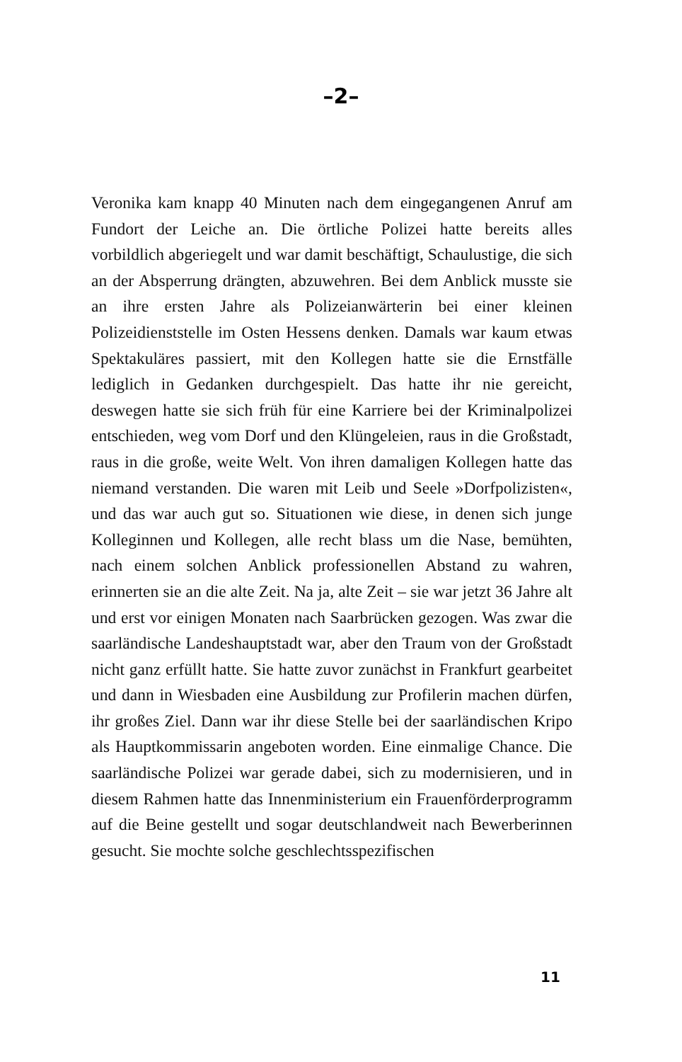–2–
Veronika kam knapp 40 Minuten nach dem eingegangenen Anruf am Fundort der Leiche an. Die örtliche Polizei hatte bereits alles vorbildlich abgeriegelt und war damit beschäftigt, Schaulustige, die sich an der Absperrung drängten, abzuwehren. Bei dem Anblick musste sie an ihre ersten Jahre als Polizeianwärterin bei einer kleinen Polizeidienststelle im Osten Hessens denken. Damals war kaum etwas Spektakuläres passiert, mit den Kollegen hatte sie die Ernstfälle lediglich in Gedanken durchgespielt. Das hatte ihr nie gereicht, deswegen hatte sie sich früh für eine Karriere bei der Kriminalpolizei entschieden, weg vom Dorf und den Klüngeleien, raus in die Großstadt, raus in die große, weite Welt. Von ihren damaligen Kollegen hatte das niemand verstanden. Die waren mit Leib und Seele »Dorfpolizisten«, und das war auch gut so. Situationen wie diese, in denen sich junge Kolleginnen und Kollegen, alle recht blass um die Nase, bemühten, nach einem solchen Anblick professionellen Abstand zu wahren, erinnerten sie an die alte Zeit. Na ja, alte Zeit – sie war jetzt 36 Jahre alt und erst vor einigen Monaten nach Saarbrücken gezogen. Was zwar die saarländische Landeshauptstadt war, aber den Traum von der Großstadt nicht ganz erfüllt hatte. Sie hatte zuvor zunächst in Frankfurt gearbeitet und dann in Wiesbaden eine Ausbildung zur Profilerin machen dürfen, ihr großes Ziel. Dann war ihr diese Stelle bei der saarländischen Kripo als Hauptkommissarin angeboten worden. Eine einmalige Chance. Die saarländische Polizei war gerade dabei, sich zu modernisieren, und in diesem Rahmen hatte das Innenministerium ein Frauenförderprogramm auf die Beine gestellt und sogar deutschlandweit nach Bewerberinnen gesucht. Sie mochte solche geschlechtsspezifischen
11